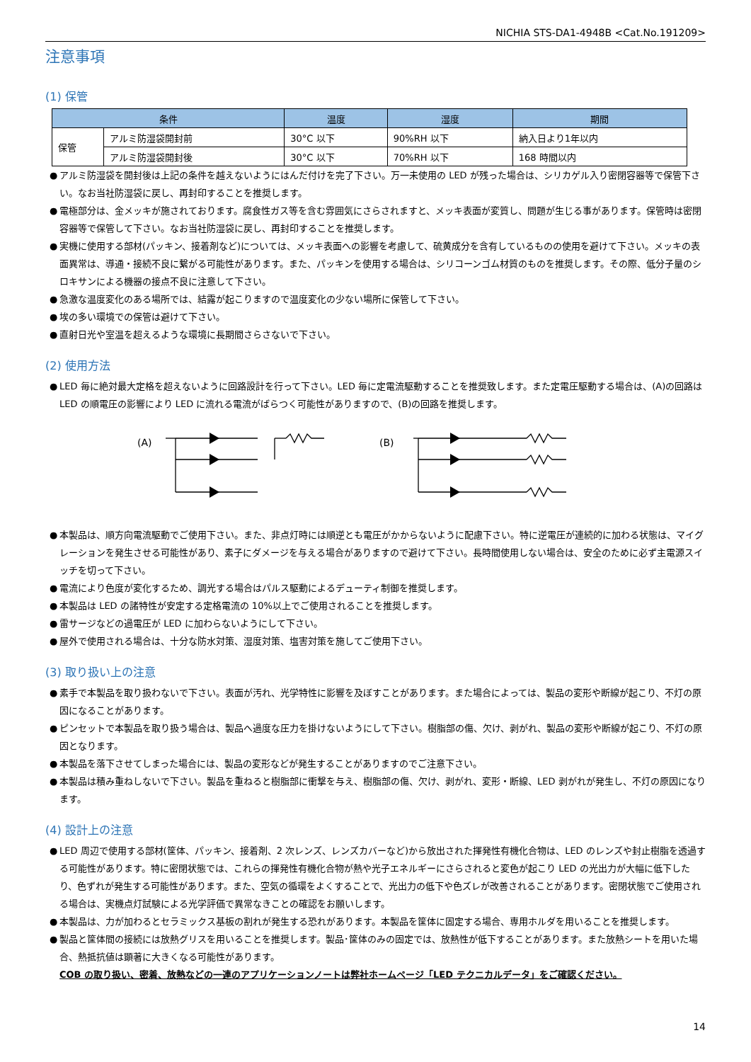NICHIA STS-DA1-4948B <Cat.No.191209>
注意事項
(1) 保管
| 条件 | | 温度 | 湿度 | 期間 |
| --- | --- | --- | --- | --- |
| 保管 | アルミ防湿袋開封前 | 30°C 以下 | 90%RH 以下 | 納入日より1年以内 |
| | アルミ防湿袋開封後 | 30°C 以下 | 70%RH 以下 | 168 時間以内 |
● アルミ防湿袋を開封後は上記の条件を越えないようにはんだ付けを完了下さい。万一未使用の LED が残った場合は、シリカゲル入り密閉容器等で保管下さい。なお当社防湿袋に戻し、再封印することを推奨します。
● 電極部分は、金メッキが施されております。腐食性ガス等を含む雰囲気にさらされますと、メッキ表面が変質し、問題が生じる事があります。保管時は密閉容器等で保管して下さい。なお当社防湿袋に戻し、再封印することを推奨します。
● 実機に使用する部材(パッキン、接着剤など)については、メッキ表面への影響を考慮して、硫黄成分を含有しているものの使用を避けて下さい。メッキの表面異常は、導通・接続不良に繋がる可能性があります。また、パッキンを使用する場合は、シリコーンゴム材質のものを推奨します。その際、低分子量のシロキサンによる機器の接点不良に注意して下さい。
● 急激な温度変化のある場所では、結露が起こりますので温度変化の少ない場所に保管して下さい。
● 埃の多い環境での保管は避けて下さい。
● 直射日光や室温を超えるような環境に長期間さらさないで下さい。
(2) 使用方法
● LED 毎に絶対最大定格を超えないように回路設計を行って下さい。LED 毎に定電流駆動することを推奨致します。また定電圧駆動する場合は、(A)の回路は LED の順電圧の影響により LED に流れる電流がばらつく可能性がありますので、(B)の回路を推奨します。
(A)
(B)
● 本製品は、順方向電流駆動でご使用下さい。また、非点灯時には順逆とも電圧がかからないように配慮下さい。特に逆電圧が連続的に加わる状態は、マイグレーションを発生させる可能性があり、素子にダメージを与える場合がありますので避けて下さい。長時間使用しない場合は、安全のために必ず主電源スイッチを切って下さい。
● 電流により色度が変化するため、調光する場合はパルス駆動によるデューティ制御を推奨します。
● 本製品は LED の諸特性が安定する定格電流の 10%以上でご使用されることを推奨します。
● 雷サージなどの過電圧が LED に加わらないようにして下さい。
● 屋外で使用される場合は、十分な防水対策、湿度対策、塩害対策を施してご使用下さい。
(3) 取り扱い上の注意
● 素手で本製品を取り扱わないで下さい。表面が汚れ、光学特性に影響を及ぼすことがあります。また場合によっては、製品の変形や断線が起こり、不灯の原因になることがあります。
● ピンセットで本製品を取り扱う場合は、製品へ過度な圧力を掛けないようにして下さい。樹脂部の傷、欠け、剥がれ、製品の変形や断線が起こり、不灯の原因となります。
● 本製品を落下させてしまった場合には、製品の変形などが発生することがありますのでご注意下さい。
● 本製品は積み重ねしないで下さい。製品を重ねると樹脂部に衝撃を与え、樹脂部の傷、欠け、剥がれ、変形・断線、LED 剥がれが発生し、不灯の原因になります。
(4) 設計上の注意
● LED 周辺で使用する部材(筐体、パッキン、接着剤、2 次レンズ、レンズカバーなど)から放出された揮発性有機化合物は、LED のレンズや封止樹脂を透過する可能性があります。特に密閉状態では、これらの揮発性有機化合物が熱や光子エネルギーにさらされると変色が起こり LED の光出力が大幅に低下したり、色ずれが発生する可能性があります。また、空気の循環をよくすることで、光出力の低下や色ズレが改善されることがあります。密閉状態でご使用される場合は、実機点灯試験による光学評価で異常なきことの確認をお願いします。
● 本製品は、力が加わるとセラミックス基板の割れが発生する恐れがあります。本製品を筐体に固定する場合、専用ホルダを用いることを推奨します。
● 製品と筐体間の接続には放熱グリスを用いることを推奨します。製品･筐体のみの固定では、放熱性が低下することがあります。また放熱シートを用いた場合、熱抵抗値は顕著に大きくなる可能性があります。
COB の取り扱い、密着、放熱などの一連のアプリケーションノートは弊社ホームページ「LED テクニカルデータ」をご確認ください。
14